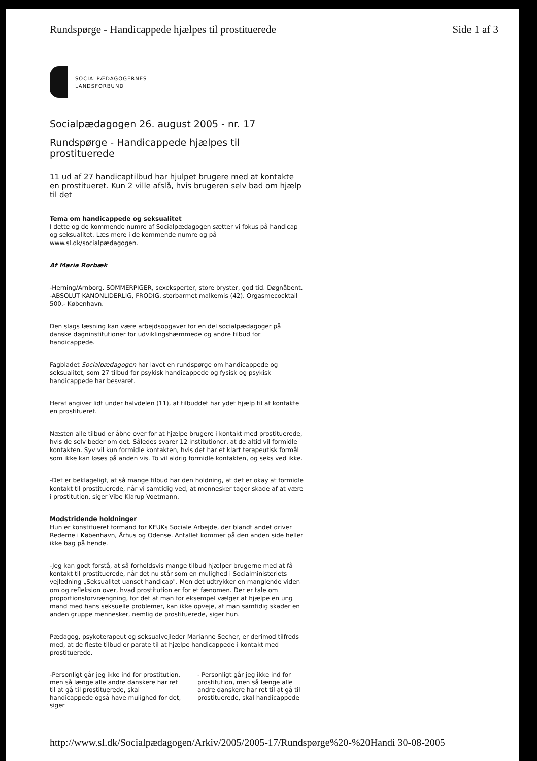Rundspørge - Handicappede hjælpes til prostituerede Side 1 af 3
SOCIALPÆDAGOGERNES
LANDSFORBUND
Socialpædagogen 26. august 2005 - nr. 17
Rundspørge - Handicappede hjælpes til prostituerede
11 ud af 27 handicaptilbud har hjulpet brugere med at kontakte en prostitueret. Kun 2 ville afslå, hvis brugeren selv bad om hjælp til det
Tema om handicappede og seksualitet
I dette og de kommende numre af Socialpædagogen sætter vi fokus på handicap og seksualitet. Læs mere i de kommende numre og på www.sl.dk/socialpædagogen.
Af Maria Rørbæk
-Herning/Arnborg. SOMMERPIGER, sexeksperter, store bryster, god tid. Døgnåbent. -ABSOLUT KANONLIDERLIG, FRODIG, storbarmet malkemis (42). Orgasmecocktail 500,- København.
Den slags læsning kan være arbejdsopgaver for en del socialpædagoger på danske døgninstitutioner for udviklingshæmmede og andre tilbud for handicappede.
Fagbladet Socialpædagogen har lavet en rundspørge om handicappede og seksualitet, som 27 tilbud for psykisk handicappede og fysisk og psykisk handicappede har besvaret.
Heraf angiver lidt under halvdelen (11), at tilbuddet har ydet hjælp til at kontakte en prostitueret.
Næsten alle tilbud er åbne over for at hjælpe brugere i kontakt med prostituerede, hvis de selv beder om det. Således svarer 12 institutioner, at de altid vil formidle kontakten. Syv vil kun formidle kontakten, hvis det har et klart terapeutisk formål som ikke kan løses på anden vis. To vil aldrig formidle kontakten, og seks ved ikke.
-Det er beklageligt, at så mange tilbud har den holdning, at det er okay at formidle kontakt til prostituerede, når vi samtidig ved, at mennesker tager skade af at være i prostitution, siger Vibe Klarup Voetmann.
Modstridende holdninger
Hun er konstitueret formand for KFUKs Sociale Arbejde, der blandt andet driver Rederne i København, Århus og Odense. Antallet kommer på den anden side heller ikke bag på hende.
-Jeg kan godt forstå, at så forholdsvis mange tilbud hjælper brugerne med at få kontakt til prostituerede, når det nu står som en mulighed i Socialministeriets vejledning „Seksualitet uanset handicap". Men det udtrykker en manglende viden om og refleksion over, hvad prostitution er for et fænomen. Der er tale om proportionsforvrængning, for det at man for eksempel vælger at hjælpe en ung mand med hans seksuelle problemer, kan ikke opveje, at man samtidig skader en anden gruppe mennesker, nemlig de prostituerede, siger hun.
Pædagog, psykoterapeut og seksualvejleder Marianne Secher, er derimod tilfreds med, at de fleste tilbud er parate til at hjælpe handicappede i kontakt med prostituerede.
-Personligt går jeg ikke ind for prostitution, men så længe alle andre danskere har ret til at gå til prostituerede, skal handicappede også have mulighed for det, siger
- Personligt går jeg ikke ind for prostitution, men så længe alle andre danskere har ret til at gå til prostituerede, skal handicappede
http://www.sl.dk/Socialpædagogen/Arkiv/2005/2005-17/Rundspørge%20-%20Handi 30-08-2005